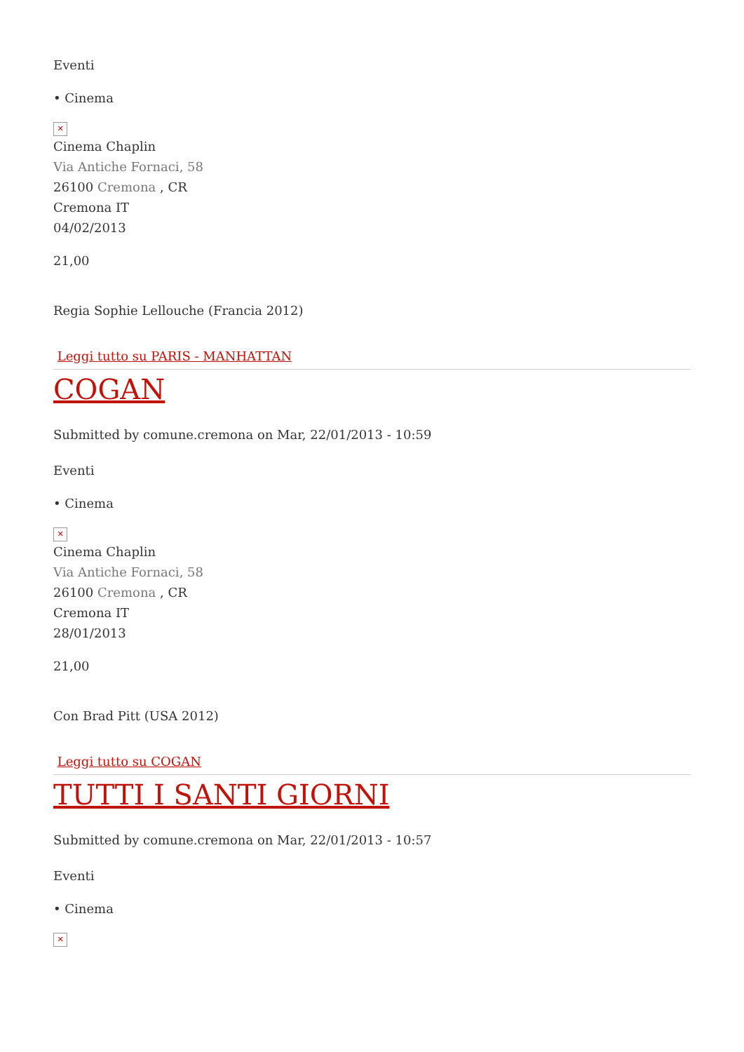Eventi
• Cinema
✕
Cinema Chaplin
Via Antiche Fornaci, 58
26100 Cremona , CR
Cremona IT
04/02/2013
21,00
Regia Sophie Lellouche (Francia 2012)
Leggi tutto su PARIS - MANHATTAN
COGAN
Submitted by comune.cremona on Mar, 22/01/2013 - 10:59
Eventi
• Cinema
✕
Cinema Chaplin
Via Antiche Fornaci, 58
26100 Cremona , CR
Cremona IT
28/01/2013
21,00
Con Brad Pitt (USA 2012)
Leggi tutto su COGAN
TUTTI I SANTI GIORNI
Submitted by comune.cremona on Mar, 22/01/2013 - 10:57
Eventi
• Cinema
✕